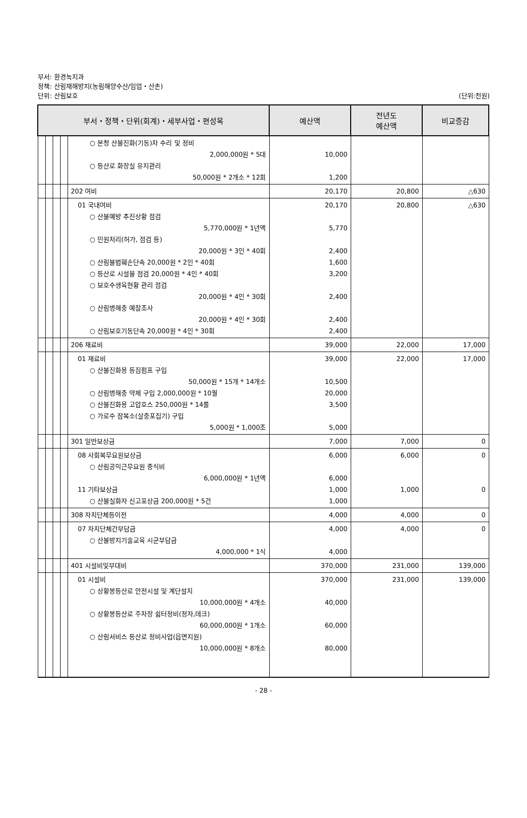부서: 환경녹지과
정책: 산림재해방지(농림해양수산/임업・산촌)
단위: 산림보호 (단위:천원)
| 부서・정책・단위(회계)・세부사업・편성목 | | | | | 예산액 | 전년도 예산액 | 비교증감 |
| --- | --- | --- | --- | --- | --- | --- | --- |
| | | | | ○ 본청 산불진화(기동)차 수리 및 정비 2,000,000원 * 5대 ○ 등산로 화장실 유지관리 50,000원 * 2개소 * 12회 | 10,000 1,200 | | |
| | | | | 202 여비 | 20,170 | 20,800 | △630 |
| | | | | 01 국내여비 ○ 산불예방 추진상황 점검 5,770,000원 * 1년액 ○ 민원처리(허가, 점검 등) 20,000원 * 3인 * 40회 ○ 산림불법훼손단속 20,000원 * 2인 * 40회 ○ 등산로 시설물 점검 20,000원 * 4인 * 40회 ○ 보호수생육현황 관리 점검 20,000원 * 4인 * 30회 ○ 산림병해충 예찰조사 20,000원 * 4인 * 30회 ○ 산림보호기동단속 20,000원 * 4인 * 30회 | 20,170 5,770 2,400 1,600 3,200 2,400 2,400 2,400 | 20,800 | △630 |
| | | | | 206 재료비 | 39,000 | 22,000 | 17,000 |
| | | | | 01 재료비 ○ 산불진화용 등짐펌프 구입 50,000원 * 15개 * 14개소 ○ 산림병해충 약제 구입 2,000,000원 * 10월 ○ 산불진화용 고압호스 250,000원 * 14롤 ○ 가로수 잠복소(살충포집기) 구입 5,000원 * 1,000조 | 39,000 10,500 20,000 3,500 5,000 | 22,000 | 17,000 |
| | | | | 301 일반보상금 | 7,000 | 7,000 | 0 |
| | | | | 08 사회복무요원보상금 ○ 산림공익근무요원 중식비 6,000,000원 * 1년액 11 기타보상금 ○ 산불실화자 신고포상금 200,000원 * 5건 | 6,000 6,000 1,000 1,000 | 6,000 1,000 | 0 0 |
| | | | | 308 자치단체등이전 | 4,000 | 4,000 | 0 |
| | | | | 07 자치단체간부담금 ○ 산불방지기술교육 시군부담금 4,000,000 * 1식 | 4,000 4,000 | 4,000 | 0 |
| | | | | 401 시설비및부대비 | 370,000 | 231,000 | 139,000 |
| | | | | 01 시설비 ○ 상황봉등산로 안전시설 및 계단설치 10,000,000원 * 4개소 ○ 상황봉등산로 주차장 쉼터정비(정자,데크) 60,000,000원 * 1개소 ○ 산림서비스 등산로 정비사업(읍면지원) 10,000,000원 * 8개소 | 370,000 40,000 60,000 80,000 | 231,000 | 139,000 |
- 28 -